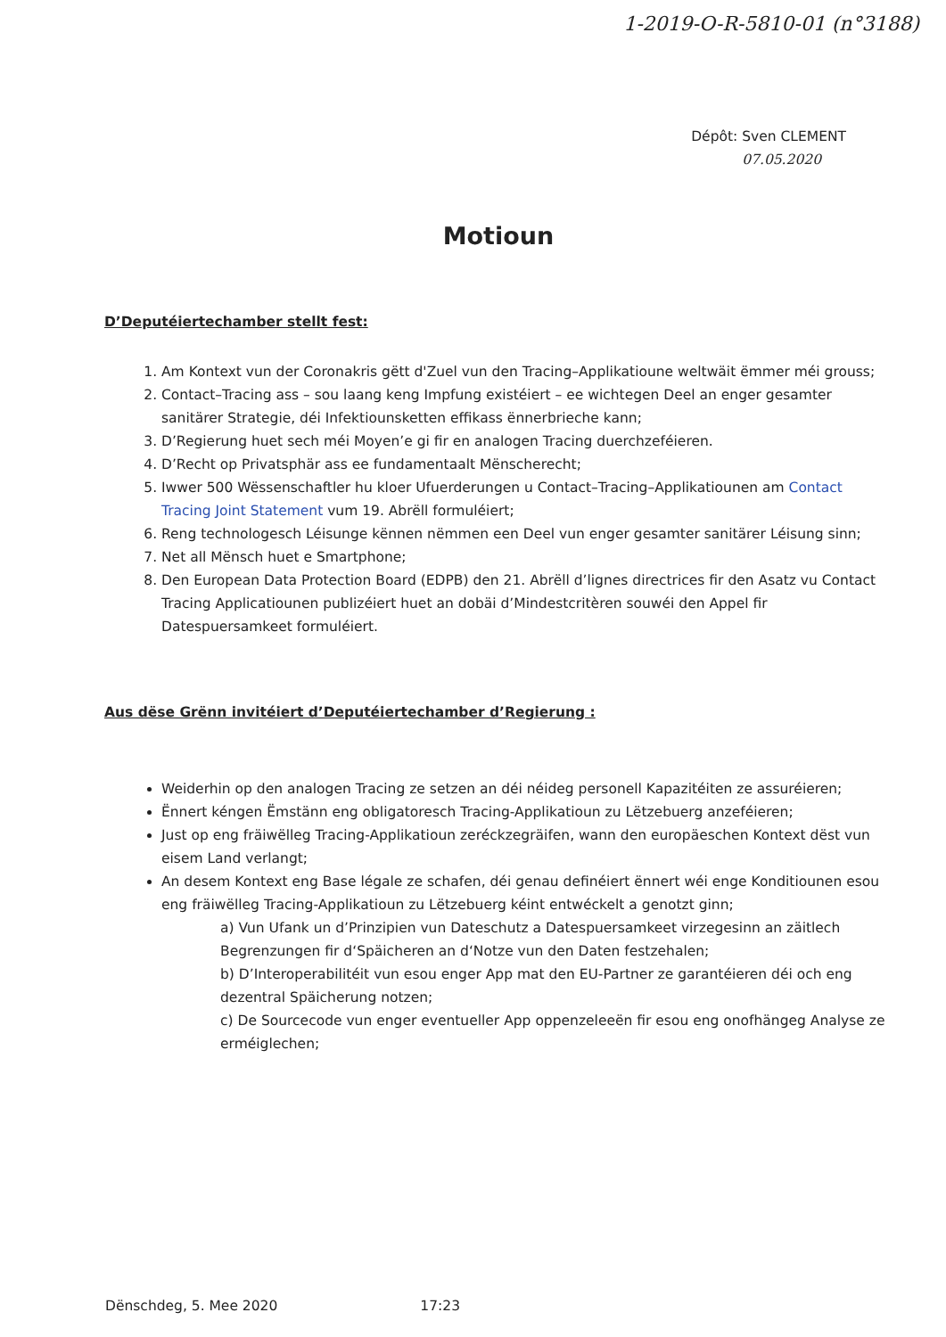1-2019-O-R-5810-01 (n°3188)
Dépôt: Sven CLEMENT
07.05.2020
Motioun
D’Deputéiertechamber stellt fest:
1. Am Kontext vun der Coronakris gëtt d'Zuel vun den Tracing–Applikatioune weltwäit ëmmer méi grouss;
2. Contact–Tracing ass – sou laang keng Impfung existéiert – ee wichtegen Deel an enger gesamter sanitärer Strategie, déi Infektiounsketten effikass ënnerbrieche kann;
3. D’Regierung huet sech méi Moyen’e gi fir en analogen Tracing duerchzeféieren.
4. D’Recht op Privatsphär ass ee fundamentaalt Mënscherecht;
5. Iwwer 500 Wëssenschaftler hu kloer Ufuerderungen u Contact–Tracing–Applikatiounen am Contact Tracing Joint Statement vum 19. Abrëll formuléiert;
6. Reng technologesch Léisunge kënnen nëmmen een Deel vun enger gesamter sanitärer Léisung sinn;
7. Net all Mënsch huet e Smartphone;
8. Den European Data Protection Board (EDPB) den 21. Abrëll d’lignes directrices fir den Asatz vu Contact Tracing Applicatiounen publizéiert huet an dobäi d’Mindestcritèren souwéi den Appel fir Datespuersamkeet formuléiert.
Aus dëse Grënn invitéiert d’Deputéiertechamber d’Regierung :
Weiderhin op den analogen Tracing ze setzen an déi néideg personell Kapazitéiten ze assuréieren;
Ënnert kéngen Ëmstänn eng obligatoresch Tracing-Applikatioun zu Lëtzebuerg anzeféieren;
Just op eng fräiwëlleg Tracing-Applikatioun zeréckzegräifen, wann den europäeschen Kontext dëst vun eisem Land verlangt;
An desem Kontext eng Base légale ze schafen, déi genau definéiert ënnert wéi enge Konditiounen esou eng fräiwëlleg Tracing-Applikatioun zu Lëtzebuerg kéint entwéckelt a genotzt ginn;
a) Vun Ufank un d’Prinzipien vun Dateschutz a Datespuersamkeet virzegesinn an zäitlech Begrenzungen fir d‘Späicheren an d‘Notze vun den Daten festzehalen;
b) D’Interoperabilitéit vun esou enger App mat den EU-Partner ze garantéieren déi och eng dezentral Späicherung notzen;
c) De Sourcecode vun enger eventueller App oppenzeleeën fir esou eng onofhängeg Analyse ze erméiglechen;
Dënschdeg, 5. Mee 2020 17:23